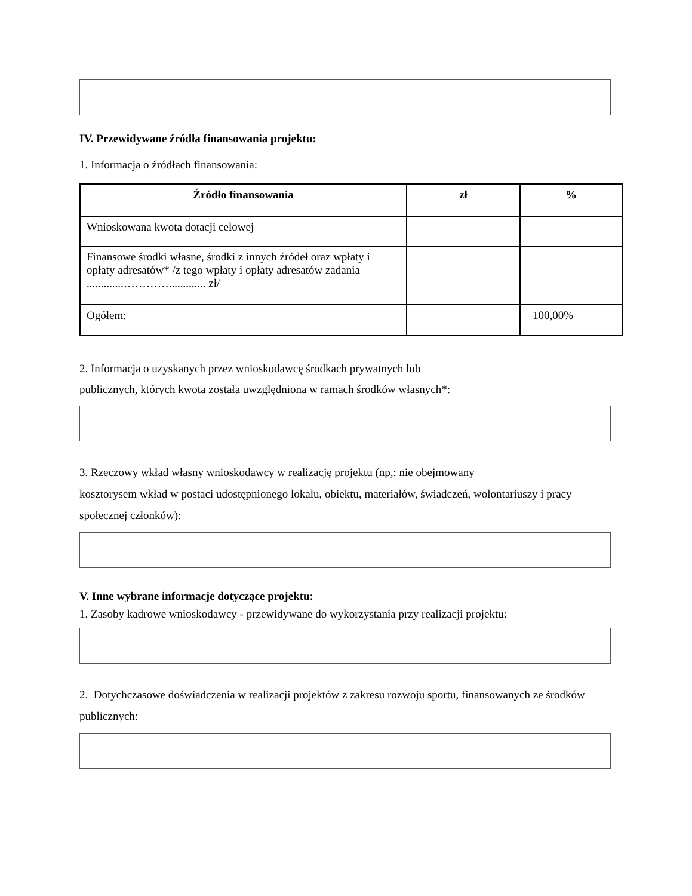IV. Przewidywane źródła finansowania projektu:
1. Informacja o źródłach finansowania:
| Źródło finansowania | zł | % |
| --- | --- | --- |
| Wnioskowana kwota dotacji celowej | | |
| Finansowe środki własne, środki z innych źródeł oraz wpłaty i opłaty adresatów* /z tego wpłaty i opłaty adresatów zadania .............…………............. zł/ | | |
| Ogółem: | | 100,00% |
2. Informacja o uzyskanych przez wnioskodawcę środkach prywatnych lub
publicznych, których kwota została uwzględniona w ramach środków własnych*:
3. Rzeczowy wkład własny wnioskodawcy w realizację projektu (np,: nie obejmowany
kosztorysem wkład w postaci udostępnionego lokalu, obiektu, materiałów, świadczeń, wolontariuszy i pracy społecznej członków):
V. Inne wybrane informacje dotyczące projektu:
1. Zasoby kadrowe wnioskodawcy - przewidywane do wykorzystania przy realizacji projektu:
2. Dotychczasowe doświadczenia w realizacji projektów z zakresu rozwoju sportu, finansowanych ze środków publicznych: